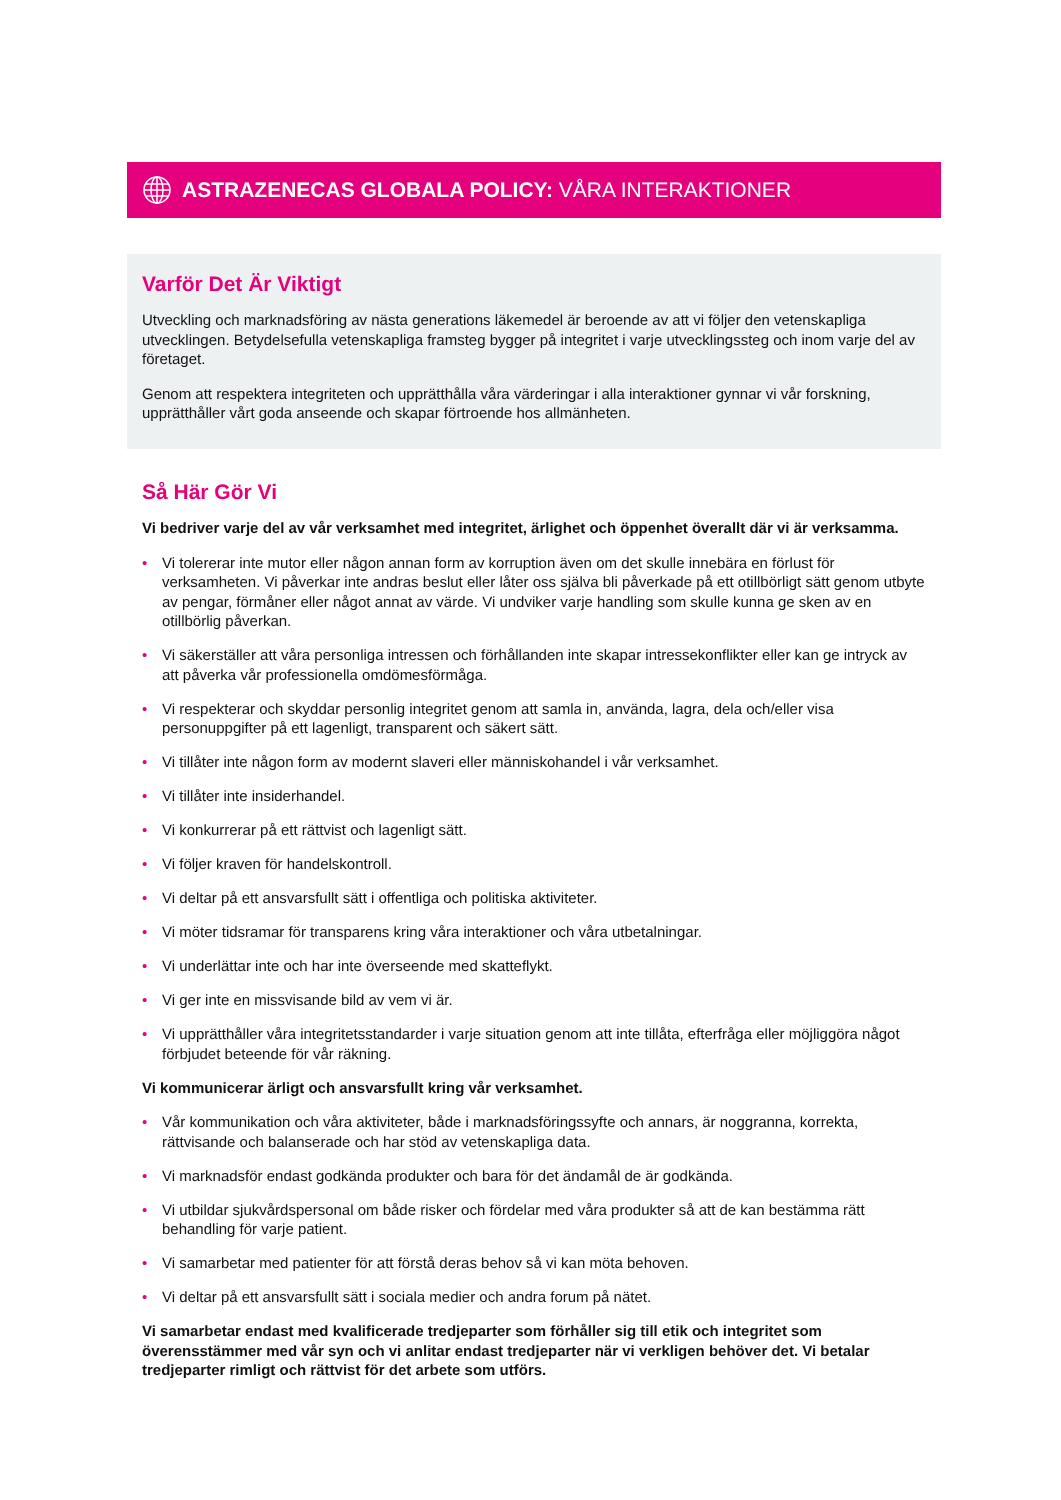ASTRAZENECAS GLOBALA POLICY: VÅRA INTERAKTIONER
Varför Det Är Viktigt
Utveckling och marknadsföring av nästa generations läkemedel är beroende av att vi följer den vetenskapliga utvecklingen. Betydelsefulla vetenskapliga framsteg bygger på integritet i varje utvecklingssteg och inom varje del av företaget.
Genom att respektera integriteten och upprätthålla våra värderingar i alla interaktioner gynnar vi vår forskning, upprätthåller vårt goda anseende och skapar förtroende hos allmänheten.
Så Här Gör Vi
Vi bedriver varje del av vår verksamhet med integritet, ärlighet och öppenhet överallt där vi är verksamma.
• Vi tolererar inte mutor eller någon annan form av korruption även om det skulle innebära en förlust för verksamheten. Vi påverkar inte andras beslut eller låter oss själva bli påverkade på ett otillbörligt sätt genom utbyte av pengar, förmåner eller något annat av värde. Vi undviker varje handling som skulle kunna ge sken av en otillbörlig påverkan.
• Vi säkerställer att våra personliga intressen och förhållanden inte skapar intressekonflikter eller kan ge intryck av att påverka vår professionella omdömesförmåga.
• Vi respekterar och skyddar personlig integritet genom att samla in, använda, lagra, dela och/eller visa personuppgifter på ett lagenligt, transparent och säkert sätt.
• Vi tillåter inte någon form av modernt slaveri eller människohandel i vår verksamhet.
• Vi tillåter inte insiderhandel.
• Vi konkurrerar på ett rättvist och lagenligt sätt.
• Vi följer kraven för handelskontroll.
• Vi deltar på ett ansvarsfullt sätt i offentliga och politiska aktiviteter.
• Vi möter tidsramar för transparens kring våra interaktioner och våra utbetalningar.
• Vi underlättar inte och har inte överseende med skatteflykt.
• Vi ger inte en missvisande bild av vem vi är.
• Vi upprätthåller våra integritetsstandarder i varje situation genom att inte tillåta, efterfråga eller möjliggöra något förbjudet beteende för vår räkning.
Vi kommunicerar ärligt och ansvarsfullt kring vår verksamhet.
• Vår kommunikation och våra aktiviteter, både i marknadsföringssyfte och annars, är noggranna, korrekta, rättvisande och balanserade och har stöd av vetenskapliga data.
• Vi marknadsför endast godkända produkter och bara för det ändamål de är godkända.
• Vi utbildar sjukvårdspersonal om både risker och fördelar med våra produkter så att de kan bestämma rätt behandling för varje patient.
• Vi samarbetar med patienter för att förstå deras behov så vi kan möta behoven.
• Vi deltar på ett ansvarsfullt sätt i sociala medier och andra forum på nätet.
Vi samarbetar endast med kvalificerade tredjeparter som förhåller sig till etik och integritet som överensstämmer med vår syn och vi anlitar endast tredjeparter när vi verkligen behöver det. Vi betalar tredjeparter rimligt och rättvist för det arbete som utförs.